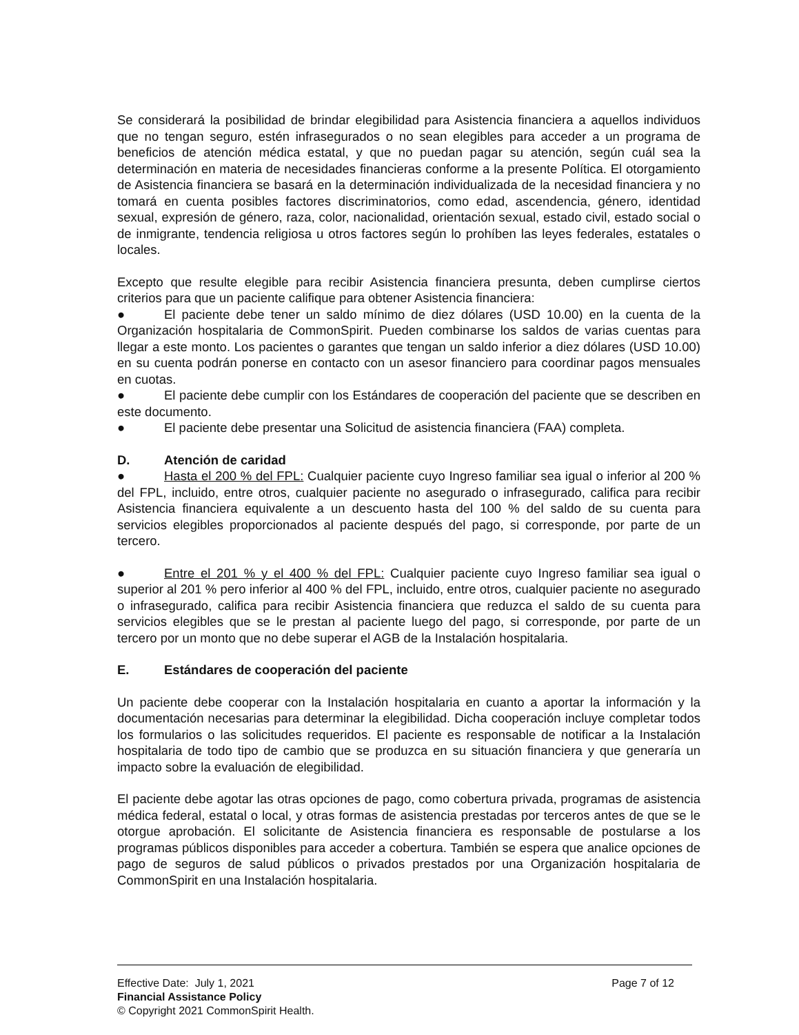Se considerará la posibilidad de brindar elegibilidad para Asistencia financiera a aquellos individuos que no tengan seguro, estén infrasegurados o no sean elegibles para acceder a un programa de beneficios de atención médica estatal, y que no puedan pagar su atención, según cuál sea la determinación en materia de necesidades financieras conforme a la presente Política. El otorgamiento de Asistencia financiera se basará en la determinación individualizada de la necesidad financiera y no tomará en cuenta posibles factores discriminatorios, como edad, ascendencia, género, identidad sexual, expresión de género, raza, color, nacionalidad, orientación sexual, estado civil, estado social o de inmigrante, tendencia religiosa u otros factores según lo prohíben las leyes federales, estatales o locales.
Excepto que resulte elegible para recibir Asistencia financiera presunta, deben cumplirse ciertos criterios para que un paciente califique para obtener Asistencia financiera:
● El paciente debe tener un saldo mínimo de diez dólares (USD 10.00) en la cuenta de la Organización hospitalaria de CommonSpirit. Pueden combinarse los saldos de varias cuentas para llegar a este monto. Los pacientes o garantes que tengan un saldo inferior a diez dólares (USD 10.00) en su cuenta podrán ponerse en contacto con un asesor financiero para coordinar pagos mensuales en cuotas.
● El paciente debe cumplir con los Estándares de cooperación del paciente que se describen en este documento.
● El paciente debe presentar una Solicitud de asistencia financiera (FAA) completa.
D. Atención de caridad
● Hasta el 200 % del FPL: Cualquier paciente cuyo Ingreso familiar sea igual o inferior al 200 % del FPL, incluido, entre otros, cualquier paciente no asegurado o infrasegurado, califica para recibir Asistencia financiera equivalente a un descuento hasta del 100 % del saldo de su cuenta para servicios elegibles proporcionados al paciente después del pago, si corresponde, por parte de un tercero.
● Entre el 201 % y el 400 % del FPL: Cualquier paciente cuyo Ingreso familiar sea igual o superior al 201 % pero inferior al 400 % del FPL, incluido, entre otros, cualquier paciente no asegurado o infrasegurado, califica para recibir Asistencia financiera que reduzca el saldo de su cuenta para servicios elegibles que se le prestan al paciente luego del pago, si corresponde, por parte de un tercero por un monto que no debe superar el AGB de la Instalación hospitalaria.
E. Estándares de cooperación del paciente
Un paciente debe cooperar con la Instalación hospitalaria en cuanto a aportar la información y la documentación necesarias para determinar la elegibilidad. Dicha cooperación incluye completar todos los formularios o las solicitudes requeridos. El paciente es responsable de notificar a la Instalación hospitalaria de todo tipo de cambio que se produzca en su situación financiera y que generaría un impacto sobre la evaluación de elegibilidad.
El paciente debe agotar las otras opciones de pago, como cobertura privada, programas de asistencia médica federal, estatal o local, y otras formas de asistencia prestadas por terceros antes de que se le otorgue aprobación. El solicitante de Asistencia financiera es responsable de postularse a los programas públicos disponibles para acceder a cobertura. También se espera que analice opciones de pago de seguros de salud públicos o privados prestados por una Organización hospitalaria de CommonSpirit en una Instalación hospitalaria.
Effective Date: July 1, 2021 Page 7 of 12
Financial Assistance Policy
© Copyright 2021 CommonSpirit Health.